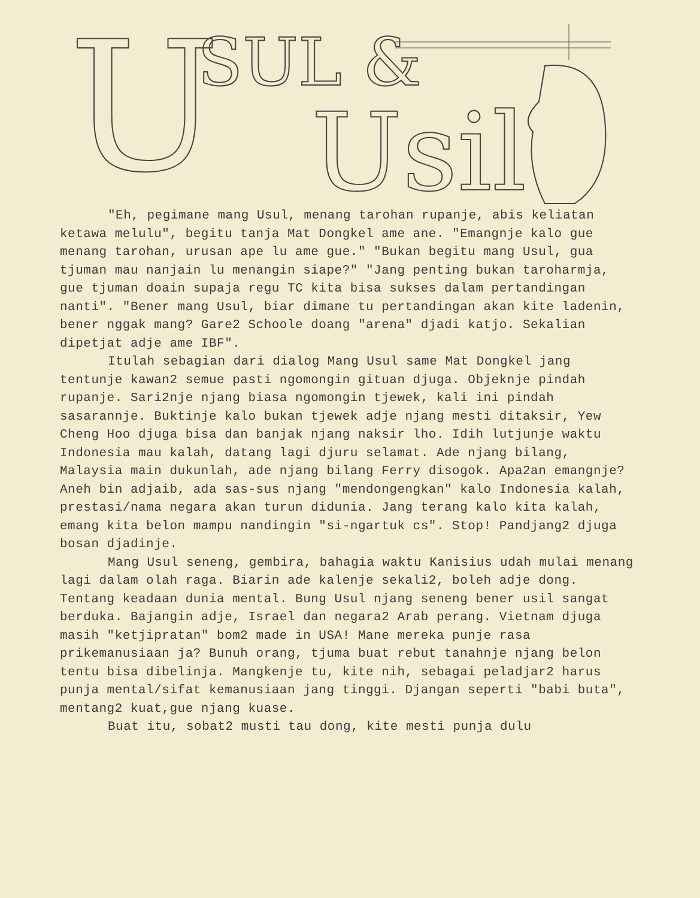U SUL &
Usil
"Eh, pegimane mang Usul, menang tarohan rupanje, abis keliatan ketawa melulu", begitu tanja Mat Dongkel ame ane. "Emangnje kalo gue menang tarohan, urusan ape lu ame gue." "Bukan begitu mang Usul, gua tjuman mau nanjain lu menangin siape?" "Jang penting bukan taroharmja, gue tjuman doain supaja regu TC kita bisa sukses dalam pertandingan nanti". "Bener mang Usul, biar dimane tu pertandingan akan kite ladenin, bener nggak mang? Gare2 Schoole doang "arena" djadi katjo. Sekalian dipetjat adje ame IBF".
Itulah sebagian dari dialog Mang Usul same Mat Dongkel jang tentunje kawan2 semue pasti ngomongin gituan djuga. Objeknje pindah rupanje. Sari2nje njang biasa ngomongin tjewek, kali ini pindah sasarannje. Buktinje kalo bukan tjewek adje njang mesti ditaksir, Yew Cheng Hoo djuga bisa dan banjak njang naksir lho. Idih lutjunje waktu Indonesia mau kalah, datang lagi djuru selamat. Ade njang bilang, Malaysia main dukunlah, ade njang bilang Ferry disogok. Apa2an emangnje? Aneh bin adjaib, ada sas-sus njang "mendongengkan" kalo Indonesia kalah, prestasi/nama negara akan turun didunia. Jang terang kalo kita kalah, emang kita belon mampu nandingin "si-ngartuk cs". Stop! Pandjang2 djuga bosan djadinje.
Mang Usul seneng, gembira, bahagia waktu Kanisius udah mulai menang lagi dalam olah raga. Biarin ade kalenje sekali2, boleh adje dong. Tentang keadaan dunia mental. Bung Usul njang seneng bener usil sangat berduka. Bajangin adje, Israel dan negara2 Arab perang. Vietnam djuga masih "ketjipratan" bom2 made in USA! Mane mereka punje rasa prikemanusiaan ja? Bunuh orang, tjuma buat rebut tanahnje njang belon tentu bisa dibelinja. Mangkenje tu, kite nih, sebagai peladjar2 harus punja mental/sifat kemanusiaan jang tinggi. Djangan seperti "babi buta", mentang2 kuat,gue njang kuase.
Buat itu, sobat2 musti tau dong, kite mesti punja dulu